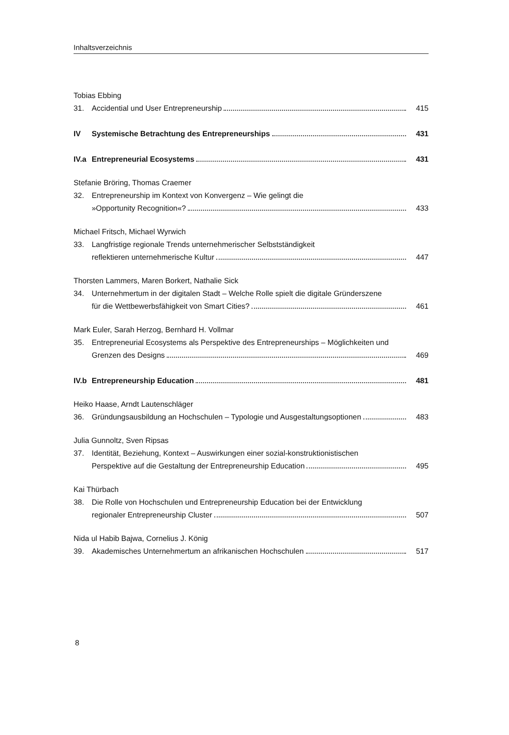Inhaltsverzeichnis
Tobias Ebbing
31. Accidential und User Entrepreneurship
415
IV Systemische Betrachtung des Entrepreneurships
431
IV.a
Entrepreneurial Ecosystems 431
Stefanie Bröring, Thomas Craemer
32. Entrepreneurship im Kontext von Konvergenz – Wie gelingt die
»Opportunity Recognition«? 433
Michael Fritsch, Michael Wyrwich
33. Langfristige regionale Trends unternehmerischer Selbstständigkeit
reflektieren unternehmerische Kultur
447
Thorsten Lammers, Maren Borkert, Nathalie Sick
34. Unternehmertum in der digitalen Stadt – Welche Rolle spielt die digitale Gründerszene
für die Wettbewerbsfähigkeit von Smart Cities?
461
Mark Euler, Sarah Herzog, Bernhard H. Vollmar
35. Entrepreneurial Ecosystems als Perspektive des Entrepreneurships – Möglichkeiten und
Grenzen des Designs 469
IV.b
Entrepreneurship Education 481
Heiko Haase, Arndt Lautenschläger
36. Gründungsausbildung an Hochschulen – Typologie und Ausgestaltungsoptionen
483
Julia Gunnoltz, Sven Ripsas
37. Identität, Beziehung, Kontext – Auswirkungen einer sozial-konstruktionistischen
Perspektive auf die Gestaltung der Entrepreneurship Education
495
Kai Thürbach
38. Die Rolle von Hochschulen und Entrepreneurship Education bei der Entwicklung
regionaler Entrepreneurship Cluster
507
Nida ul Habib Bajwa, Cornelius J. König
39. Akademisches Unternehmertum an afrikanischen Hochschulen
517
8